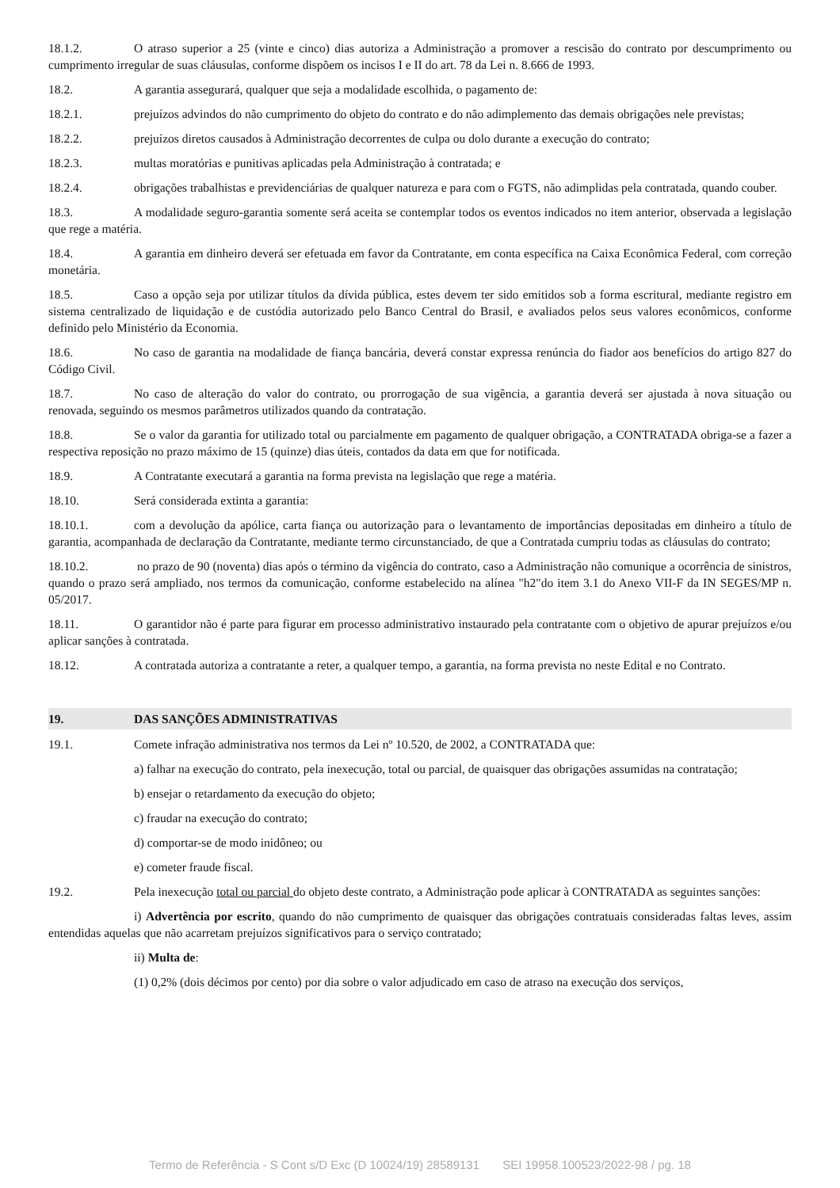18.1.2. O atraso superior a 25 (vinte e cinco) dias autoriza a Administração a promover a rescisão do contrato por descumprimento ou cumprimento irregular de suas cláusulas, conforme dispõem os incisos I e II do art. 78 da Lei n. 8.666 de 1993.
18.2. A garantia assegurará, qualquer que seja a modalidade escolhida, o pagamento de:
18.2.1. prejuízos advindos do não cumprimento do objeto do contrato e do não adimplemento das demais obrigações nele previstas;
18.2.2. prejuízos diretos causados à Administração decorrentes de culpa ou dolo durante a execução do contrato;
18.2.3. multas moratórias e punitivas aplicadas pela Administração à contratada; e
18.2.4. obrigações trabalhistas e previdenciárias de qualquer natureza e para com o FGTS, não adimplidas pela contratada, quando couber.
18.3. A modalidade seguro-garantia somente será aceita se contemplar todos os eventos indicados no item anterior, observada a legislação que rege a matéria.
18.4. A garantia em dinheiro deverá ser efetuada em favor da Contratante, em conta específica na Caixa Econômica Federal, com correção monetária.
18.5. Caso a opção seja por utilizar títulos da dívida pública, estes devem ter sido emitidos sob a forma escritural, mediante registro em sistema centralizado de liquidação e de custódia autorizado pelo Banco Central do Brasil, e avaliados pelos seus valores econômicos, conforme definido pelo Ministério da Economia.
18.6. No caso de garantia na modalidade de fiança bancária, deverá constar expressa renúncia do fiador aos benefícios do artigo 827 do Código Civil.
18.7. No caso de alteração do valor do contrato, ou prorrogação de sua vigência, a garantia deverá ser ajustada à nova situação ou renovada, seguindo os mesmos parâmetros utilizados quando da contratação.
18.8. Se o valor da garantia for utilizado total ou parcialmente em pagamento de qualquer obrigação, a CONTRATADA obriga-se a fazer a respectiva reposição no prazo máximo de 15 (quinze) dias úteis, contados da data em que for notificada.
18.9. A Contratante executará a garantia na forma prevista na legislação que rege a matéria.
18.10. Será considerada extinta a garantia:
18.10.1. com a devolução da apólice, carta fiança ou autorização para o levantamento de importâncias depositadas em dinheiro a título de garantia, acompanhada de declaração da Contratante, mediante termo circunstanciado, de que a Contratada cumpriu todas as cláusulas do contrato;
18.10.2. no prazo de 90 (noventa) dias após o término da vigência do contrato, caso a Administração não comunique a ocorrência de sinistros, quando o prazo será ampliado, nos termos da comunicação, conforme estabelecido na alínea "h2"do item 3.1 do Anexo VII-F da IN SEGES/MP n. 05/2017.
18.11. O garantidor não é parte para figurar em processo administrativo instaurado pela contratante com o objetivo de apurar prejuízos e/ou aplicar sanções à contratada.
18.12. A contratada autoriza a contratante a reter, a qualquer tempo, a garantia, na forma prevista no neste Edital e no Contrato.
19. DAS SANÇÕES ADMINISTRATIVAS
19.1. Comete infração administrativa nos termos da Lei nº 10.520, de 2002, a CONTRATADA que:
a) falhar na execução do contrato, pela inexecução, total ou parcial, de quaisquer das obrigações assumidas na contratação;
b) ensejar o retardamento da execução do objeto;
c) fraudar na execução do contrato;
d) comportar-se de modo inidôneo; ou
e) cometer fraude fiscal.
19.2. Pela inexecução total ou parcial do objeto deste contrato, a Administração pode aplicar à CONTRATADA as seguintes sanções:
i) Advertência por escrito, quando do não cumprimento de quaisquer das obrigações contratuais consideradas faltas leves, assim entendidas aquelas que não acarretam prejuízos significativos para o serviço contratado;
ii) Multa de:
(1) 0,2% (dois décimos por cento) por dia sobre o valor adjudicado em caso de atraso na execução dos serviços,
Termo de Referência - S Cont s/D Exc (D 10024/19) 28589131 SEI 19958.100523/2022-98 / pg. 18